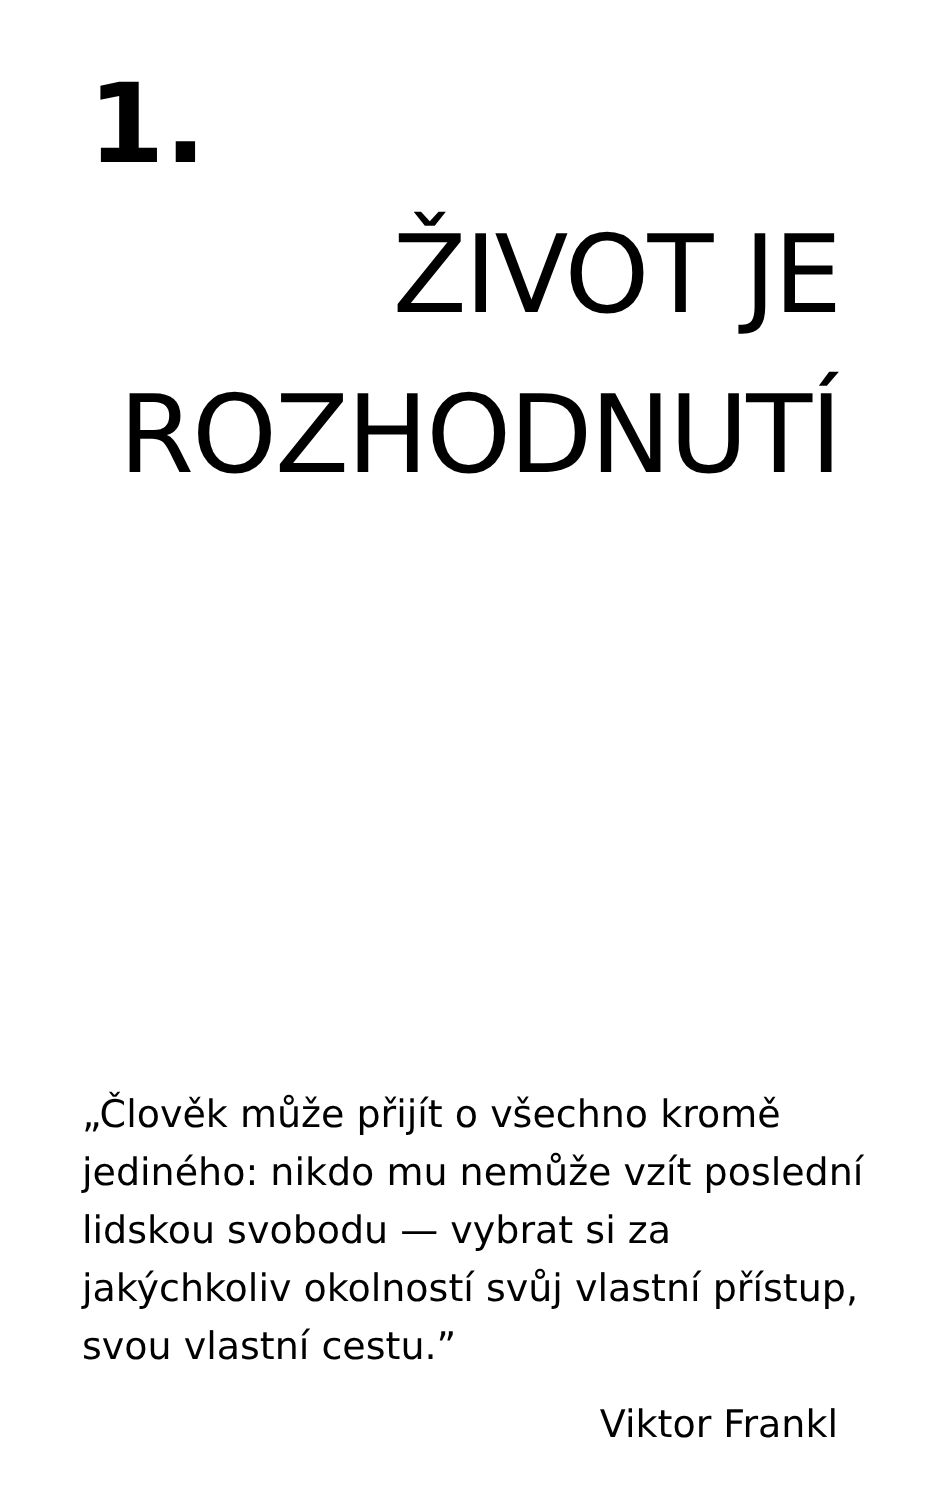1.
ŽIVOT JE ROZHODNUTÍ
„Člověk může přijít o všechno kromě jediného: nikdo mu nemůže vzít poslední lidskou svobodu — vybrat si za jakýchkoliv okolností svůj vlastní přístup, svou vlastní cestu.”
Viktor Frankl